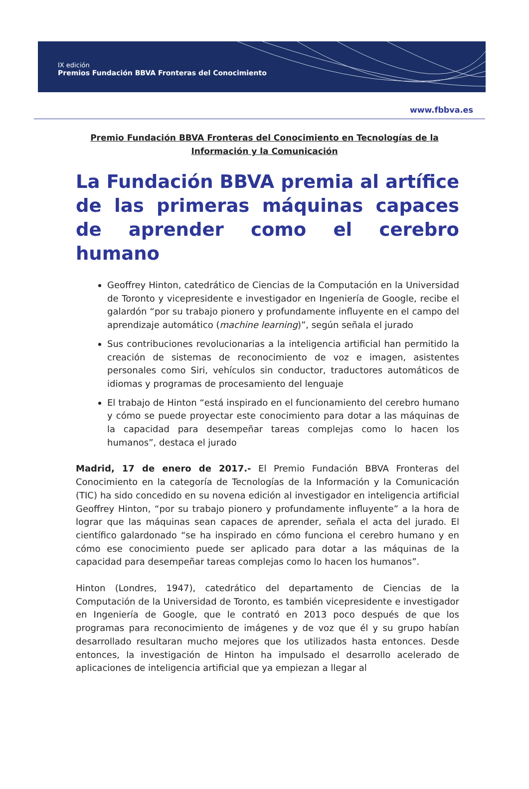IX edición
Premios Fundación BBVA Fronteras del Conocimiento
www.fbbva.es
Premio Fundación BBVA Fronteras del Conocimiento en Tecnologías de la Información y la Comunicación
La Fundación BBVA premia al artífice de las primeras máquinas capaces de aprender como el cerebro humano
Geoffrey Hinton, catedrático de Ciencias de la Computación en la Universidad de Toronto y vicepresidente e investigador en Ingeniería de Google, recibe el galardón “por su trabajo pionero y profundamente influyente en el campo del aprendizaje automático (machine learning)”, según señala el jurado
Sus contribuciones revolucionarias a la inteligencia artificial han permitido la creación de sistemas de reconocimiento de voz e imagen, asistentes personales como Siri, vehículos sin conductor, traductores automáticos de idiomas y programas de procesamiento del lenguaje
El trabajo de Hinton “está inspirado en el funcionamiento del cerebro humano y cómo se puede proyectar este conocimiento para dotar a las máquinas de la capacidad para desempeñar tareas complejas como lo hacen los humanos”, destaca el jurado
Madrid, 17 de enero de 2017.- El Premio Fundación BBVA Fronteras del Conocimiento en la categoría de Tecnologías de la Información y la Comunicación (TIC) ha sido concedido en su novena edición al investigador en inteligencia artificial Geoffrey Hinton, “por su trabajo pionero y profundamente influyente” a la hora de lograr que las máquinas sean capaces de aprender, señala el acta del jurado. El científico galardonado “se ha inspirado en cómo funciona el cerebro humano y en cómo ese conocimiento puede ser aplicado para dotar a las máquinas de la capacidad para desempeñar tareas complejas como lo hacen los humanos”.
Hinton (Londres, 1947), catedrático del departamento de Ciencias de la Computación de la Universidad de Toronto, es también vicepresidente e investigador en Ingeniería de Google, que le contrató en 2013 poco después de que los programas para reconocimiento de imágenes y de voz que él y su grupo habían desarrollado resultaran mucho mejores que los utilizados hasta entonces. Desde entonces, la investigación de Hinton ha impulsado el desarrollo acelerado de aplicaciones de inteligencia artificial que ya empiezan a llegar al